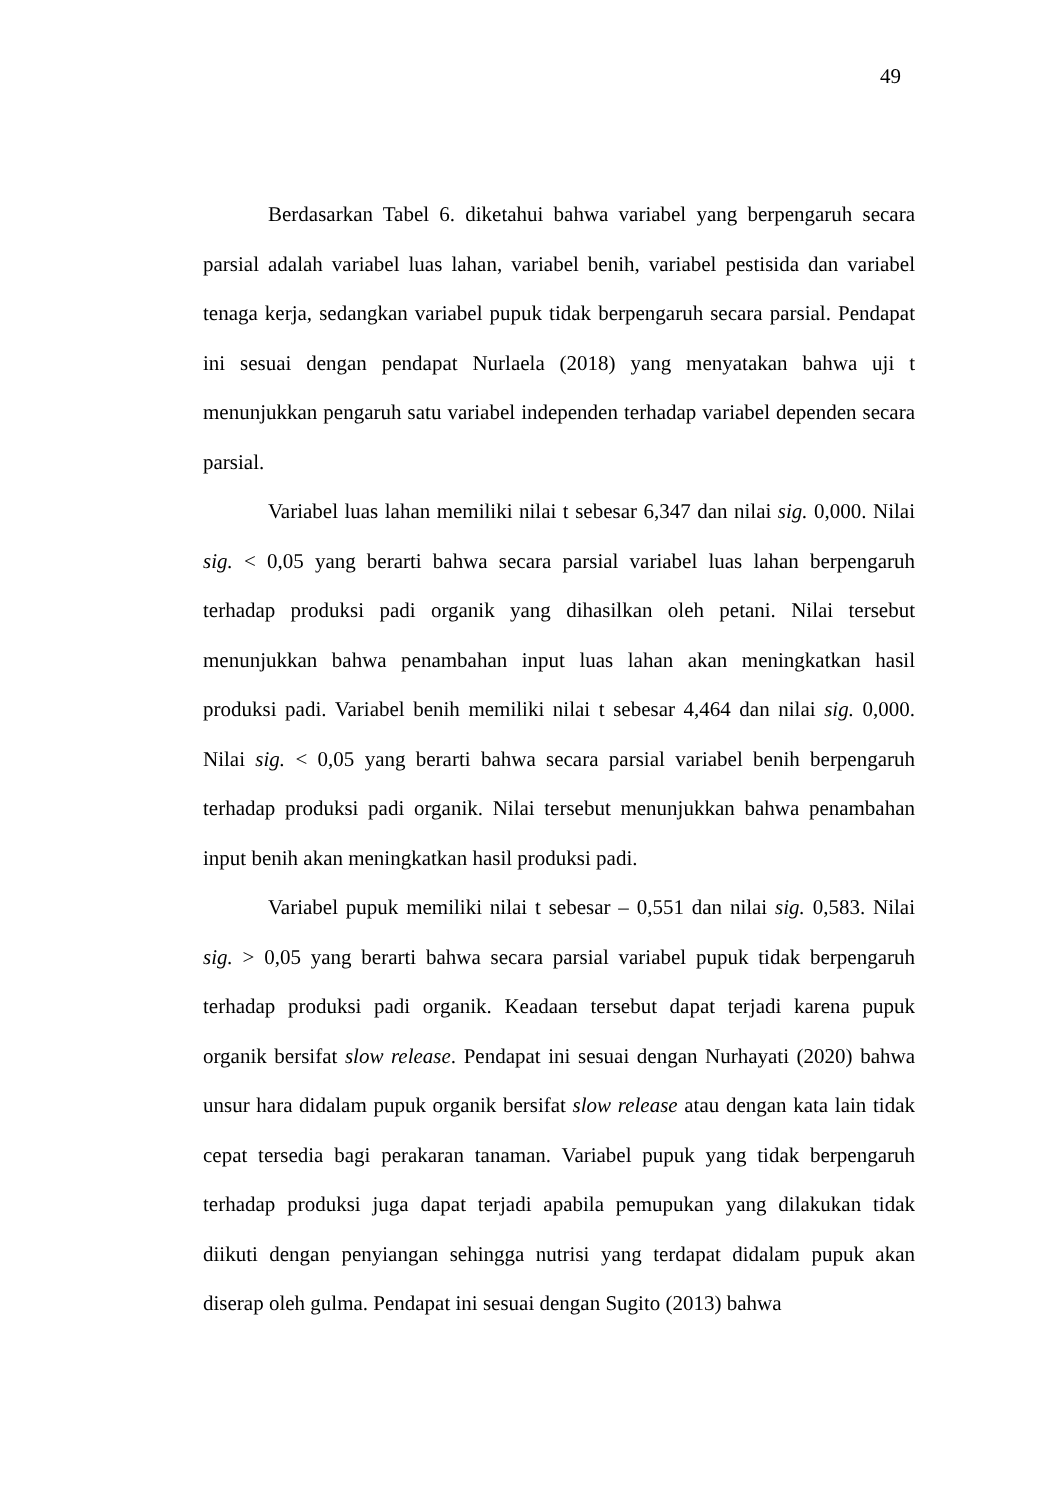49
Berdasarkan Tabel 6. diketahui bahwa variabel yang berpengaruh secara parsial adalah variabel luas lahan, variabel benih, variabel pestisida dan variabel tenaga kerja, sedangkan variabel pupuk tidak berpengaruh secara parsial. Pendapat ini sesuai dengan pendapat Nurlaela (2018) yang menyatakan bahwa uji t menunjukkan pengaruh satu variabel independen terhadap variabel dependen secara parsial.
Variabel luas lahan memiliki nilai t sebesar 6,347 dan nilai sig. 0,000. Nilai sig. < 0,05 yang berarti bahwa secara parsial variabel luas lahan berpengaruh terhadap produksi padi organik yang dihasilkan oleh petani. Nilai tersebut menunjukkan bahwa penambahan input luas lahan akan meningkatkan hasil produksi padi. Variabel benih memiliki nilai t sebesar 4,464 dan nilai sig. 0,000. Nilai sig. < 0,05 yang berarti bahwa secara parsial variabel benih berpengaruh terhadap produksi padi organik. Nilai tersebut menunjukkan bahwa penambahan input benih akan meningkatkan hasil produksi padi.
Variabel pupuk memiliki nilai t sebesar – 0,551 dan nilai sig. 0,583. Nilai sig. > 0,05 yang berarti bahwa secara parsial variabel pupuk tidak berpengaruh terhadap produksi padi organik. Keadaan tersebut dapat terjadi karena pupuk organik bersifat slow release. Pendapat ini sesuai dengan Nurhayati (2020) bahwa unsur hara didalam pupuk organik bersifat slow release atau dengan kata lain tidak cepat tersedia bagi perakaran tanaman. Variabel pupuk yang tidak berpengaruh terhadap produksi juga dapat terjadi apabila pemupukan yang dilakukan tidak diikuti dengan penyiangan sehingga nutrisi yang terdapat didalam pupuk akan diserap oleh gulma. Pendapat ini sesuai dengan Sugito (2013) bahwa